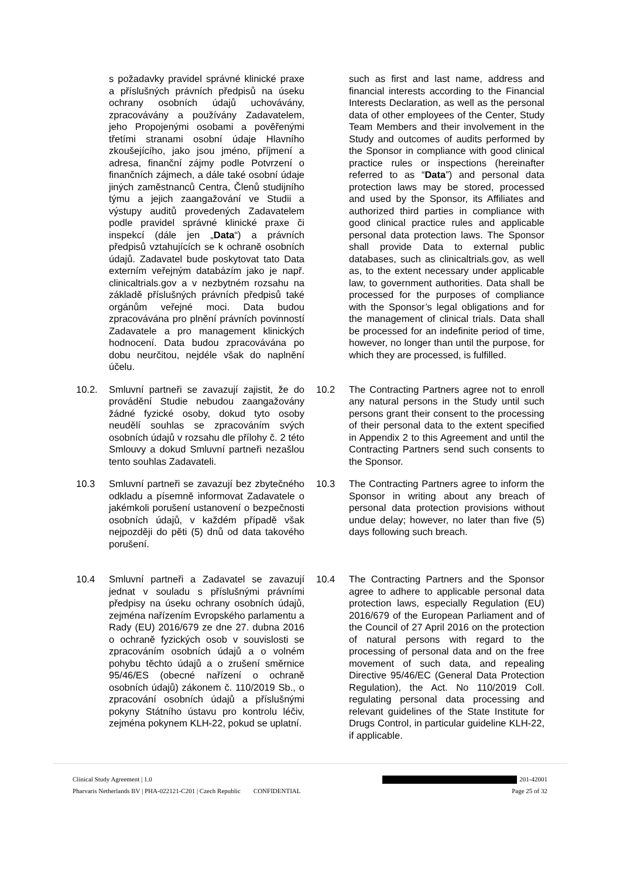s požadavky pravidel správné klinické praxe a příslušných právních předpisů na úseku ochrany osobních údajů uchovávány, zpracovávány a používány Zadavatelem, jeho Propojenými osobami a pověřenými třetími stranami osobní údaje Hlavního zkoušejícího, jako jsou jméno, příjmení a adresa, finanční zájmy podle Potvrzení o finančních zájmech, a dále také osobní údaje jiných zaměstnanců Centra, Členů studijního týmu a jejich zaangažování ve Studii a výstupy auditů provedených Zadavatelem podle pravidel správné klinické praxe či inspekcí (dále jen „Data“) a právních předpisů vztahujících se k ochraně osobních údajů. Zadavatel bude poskytovat tato Data externím veřejným databázím jako je např. clinicaltrials.gov a v nezbytném rozsahu na základě příslušných právních předpisů také orgánům veřejné moci. Data budou zpracovávána pro plnění právních povinností Zadavatele a pro management klinických hodnocení. Data budou zpracovávána po dobu neurčitou, nejdéle však do naplnění účelu.
such as first and last name, address and financial interests according to the Financial Interests Declaration, as well as the personal data of other employees of the Center, Study Team Members and their involvement in the Study and outcomes of audits performed by the Sponsor in compliance with good clinical practice rules or inspections (hereinafter referred to as “Data”) and personal data protection laws may be stored, processed and used by the Sponsor, its Affiliates and authorized third parties in compliance with good clinical practice rules and applicable personal data protection laws. The Sponsor shall provide Data to external public databases, such as clinicaltrials.gov, as well as, to the extent necessary under applicable law, to government authorities. Data shall be processed for the purposes of compliance with the Sponsor’s legal obligations and for the management of clinical trials. Data shall be processed for an indefinite period of time, however, no longer than until the purpose, for which they are processed, is fulfilled.
10.2. Smluvní partneři se zavazují zajistit, že do provádění Studie nebudou zaangažovány žádné fyzické osoby, dokud tyto osoby neudělí souhlas se zpracováním svých osobních údajů v rozsahu dle přílohy č. 2 této Smlouvy a dokud Smluvní partneři nezašlou tento souhlas Zadavateli.
10.2 The Contracting Partners agree not to enroll any natural persons in the Study until such persons grant their consent to the processing of their personal data to the extent specified in Appendix 2 to this Agreement and until the Contracting Partners send such consents to the Sponsor.
10.3 Smluvní partneři se zavazují bez zbytečného odkladu a písemně informovat Zadavatele o jakémkoli porušení ustanovení o bezpečnosti osobních údajů, v každém případě však nejpozději do pěti (5) dnů od data takového porušení.
10.3 The Contracting Partners agree to inform the Sponsor in writing about any breach of personal data protection provisions without undue delay; however, no later than five (5) days following such breach.
10.4 Smluvní partneři a Zadavatel se zavazují jednat v souladu s příslušnými právními předpisy na úseku ochrany osobních údajů, zejména nařízením Evropského parlamentu a Rady (EU) 2016/679 ze dne 27. dubna 2016 o ochraně fyzických osob v souvislosti se zpracováním osobních údajů a o volném pohybu těchto údajů a o zrušení směrnice 95/46/ES (obecné nařízení o ochraně osobních údajů) zákonem č. 110/2019 Sb., o zpracování osobních údajů a příslušnými pokyny Státního ústavu pro kontrolu léčiv, zejména pokynem KLH-22, pokud se uplatní.
10.4 The Contracting Partners and the Sponsor agree to adhere to applicable personal data protection laws, especially Regulation (EU) 2016/679 of the European Parliament and of the Council of 27 April 2016 on the protection of natural persons with regard to the processing of personal data and on the free movement of such data, and repealing Directive 95/46/EC (General Data Protection Regulation), the Act. No 110/2019 Coll. regulating personal data processing and relevant guidelines of the State Institute for Drugs Control, in particular guideline KLH-22, if applicable.
Clinical Study Agreement | 1.0 201-42001
Pharvaris Netherlands BV | PHA-022121-C201 | Czech Republic CONFIDENTIAL Page 25 of 32